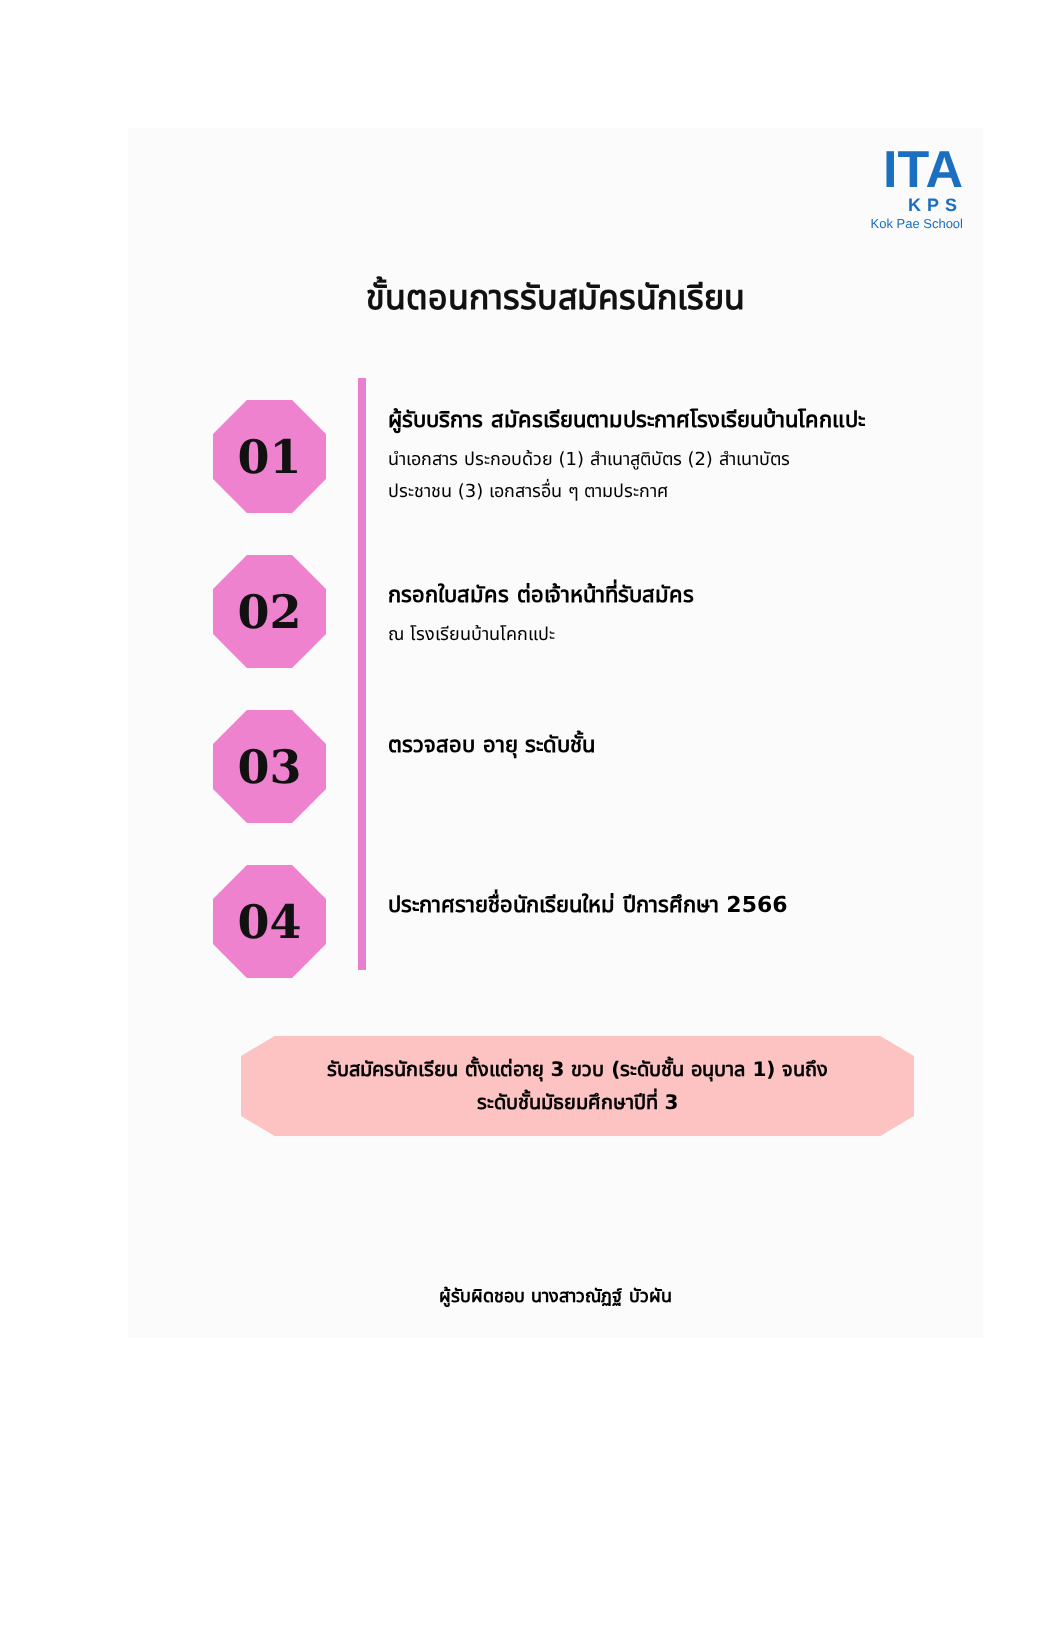ITA
KPS
Kok Pae School
ขั้นตอนการรับสมัครนักเรียน
01
ผู้รับบริการ สมัครเรียนตามประกาศโรงเรียนบ้านโคกแปะ
นำเอกสาร ประกอบด้วย (1) สำเนาสูติบัตร (2) สำเนาบัตร
ประชาชน (3) เอกสารอื่น ๆ ตามประกาศ
02
กรอกใบสมัคร ต่อเจ้าหน้าที่รับสมัคร
ณ โรงเรียนบ้านโคกแปะ
03
ตรวจสอบ อายุ ระดับชั้น
04
ประกาศรายชื่อนักเรียนใหม่ ปีการศึกษา 2566
รับสมัครนักเรียน ตั้งแต่อายุ 3 ขวบ (ระดับชั้น อนุบาล 1) จนถึง
ระดับชั้นมัธยมศึกษาปีที่ 3
ผู้รับผิดชอบ นางสาวณัฏฐ์ บัวผัน